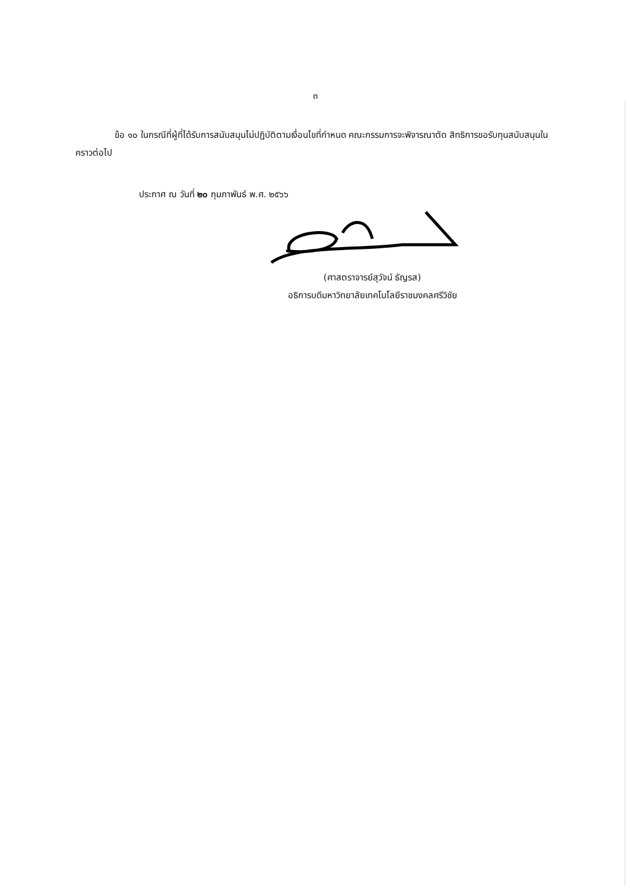๓
ข้อ ๑๐ ในกรณีที่ผู้ที่ได้รับการสนับสนุนไม่ปฏิบัติตามเงื่อนไขที่กำหนด คณะกรรมการจะพิจารณาตัด สิทธิการขอรับทุนสนับสนุนในคราวต่อไป
ประกาศ ณ วันที่ ๒๐ กุมภาพันธ์ พ.ศ. ๒๕๖๖
(ศาสตราจารย์สุวัจน์ ธัญรส)
อธิการบดีมหาวิทยาลัยเทคโนโลยีราชมงคลศรีวิชัย